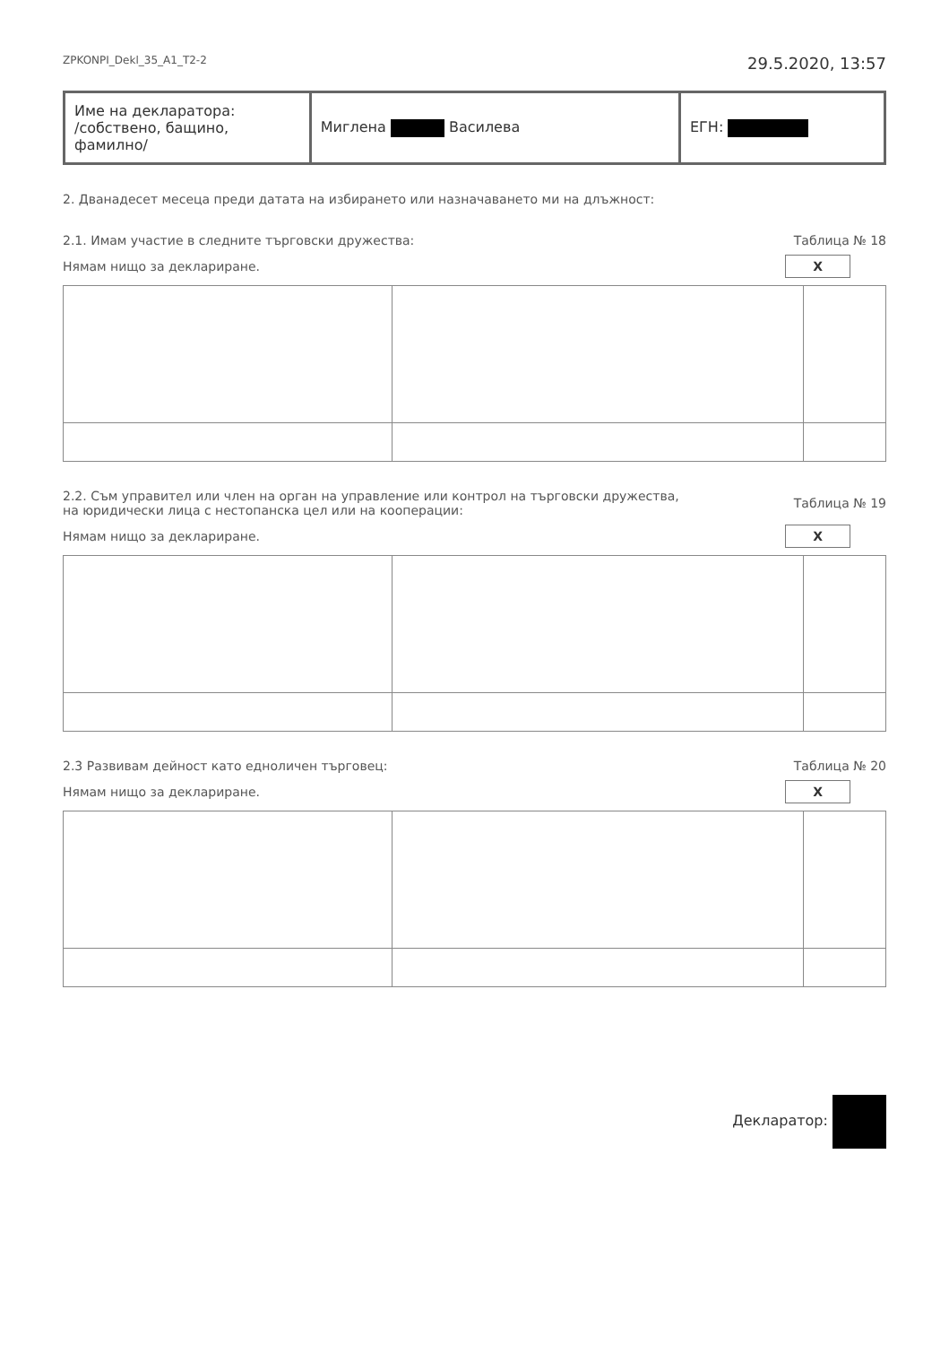ZPKONPI_Dekl_35_A1_T2-2 29.5.2020, 13:57
| Име на декларатора: /собствено, бащино, фамилно/ | Миглена Василева | ЕГН: |
2. Дванадесет месеца преди датата на избирането или назначаването ми на длъжност:
2.1. Имам участие в следните търговски дружества: Таблица № 18
Нямам нищо за деклариране. X
2.2. Съм управител или член на орган на управление или контрол на търговски дружества,
на юридически лица с нестопанска цел или на кооперации: Таблица № 19
Нямам нищо за деклариране. X
2.3 Развивам дейност като едноличен търговец: Таблица № 20
Нямам нищо за деклариране. X
Декларатор: